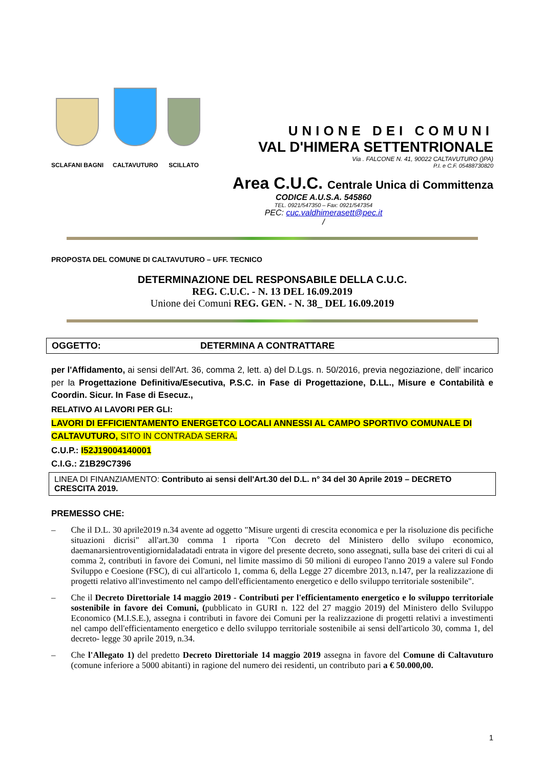SCLAFANI BAGNI
CALTAVUTURO
SCILLATO
UNIONE DEI COMUNI
VAL D'HIMERA SETTENTRIONALE
Via . FALCONE N. 41, 90022 CALTAVUTURO ()PA)
P.I. e C.F. 05488730820
Area C.U.C. Centrale Unica di Committenza
CODICE A.U.S.A. 545860
TEL. 0921/547350 – Fax: 0921/547354
PEC: cuc.valdhimerasett@pec.it
/
PROPOSTA DEL COMUNE DI CALTAVUTURO – UFF. TECNICO
DETERMINAZIONE DEL RESPONSABILE DELLA C.U.C.
REG. C.U.C. - N. 13 DEL 16.09.2019
Unione dei Comuni REG. GEN. - N. 38_ DEL 16.09.2019
OGGETTO: DETERMINA A CONTRATTARE
per l'Affidamento, ai sensi dell'Art. 36, comma 2, lett. a) del D.Lgs. n. 50/2016, previa negoziazione, dell' incarico per la Progettazione Definitiva/Esecutiva, P.S.C. in Fase di Progettazione, D.LL., Misure e Contabilità e Coordin. Sicur. In Fase di Esecuz.,
RELATIVO AI LAVORI PER GLI:
LAVORI DI EFFICIENTAMENTO ENERGETCO LOCALI ANNESSI AL CAMPO SPORTIVO COMUNALE DI CALTAVUTURO, SITO IN CONTRADA SERRA.
C.U.P.: I52J19004140001
C.I.G.: Z1B29C7396
LINEA DI FINANZIAMENTO: Contributo ai sensi dell'Art.30 del D.L. n° 34 del 30 Aprile 2019 – DECRETO CRESCITA 2019.
PREMESSO CHE:
– Che il D.L. 30 aprile2019 n.34 avente ad oggetto "Misure urgenti di crescita economica e per la risoluzione dis pecifiche situazioni dicrisi" all'art.30 comma 1 riporta "Con decreto del Ministero dello svilupo economico, daemanarsientroventigiornidaladatadi entrata in vigore del presente decreto, sono assegnati, sulla base dei criteri di cui al comma 2, contributi in favore dei Comuni, nel limite massimo di 50 milioni di europeo l'anno 2019 a valere sul Fondo Sviluppo e Coesione (FSC), di cui all'articolo 1, comma 6, della Legge 27 dicembre 2013, n.147, per la realizzazione di progetti relativo all'investimento nel campo dell'efficientamento energetico e dello sviluppo territoriale sostenibile".
– Che il Decreto Direttoriale 14 maggio 2019 - Contributi per l'efficientamento energetico e lo sviluppo territoriale sostenibile in favore dei Comuni, (pubblicato in GURI n. 122 del 27 maggio 2019) del Ministero dello Sviluppo Economico (M.I.S.E.), assegna i contributi in favore dei Comuni per la realizzazione di progetti relativi a investimenti nel campo dell'efficientamento energetico e dello sviluppo territoriale sostenibile ai sensi dell'articolo 30, comma 1, del decreto- legge 30 aprile 2019, n.34.
– Che l'Allegato 1) del predetto Decreto Direttoriale 14 maggio 2019 assegna in favore del Comune di Caltavuturo (comune inferiore a 5000 abitanti) in ragione del numero dei residenti, un contributo pari a € 50.000,00.
1